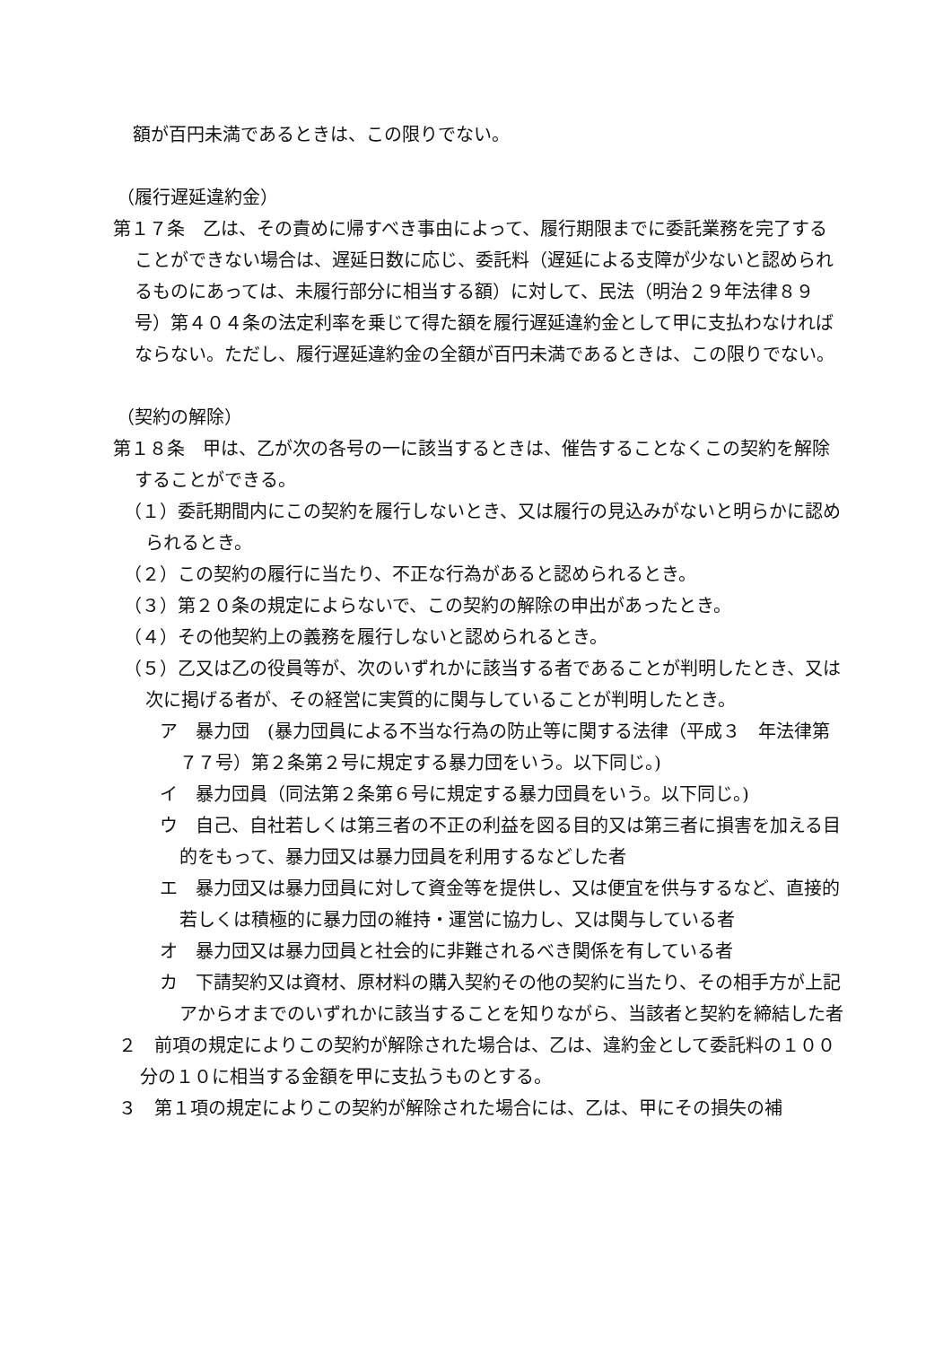額が百円未満であるときは、この限りでない。
（履行遅延違約金）
第１７条　乙は、その責めに帰すべき事由によって、履行期限までに委託業務を完了することができない場合は、遅延日数に応じ、委託料（遅延による支障が少ないと認められるものにあっては、未履行部分に相当する額）に対して、民法（明治２９年法律８９号）第４０４条の法定利率を乗じて得た額を履行遅延違約金として甲に支払わなければならない。ただし、履行遅延違約金の全額が百円未満であるときは、この限りでない。
（契約の解除）
第１８条　甲は、乙が次の各号の一に該当するときは、催告することなくこの契約を解除することができる。
（１）委託期間内にこの契約を履行しないとき、又は履行の見込みがないと明らかに認められるとき。
（２）この契約の履行に当たり、不正な行為があると認められるとき。
（３）第２０条の規定によらないで、この契約の解除の申出があったとき。
（４）その他契約上の義務を履行しないと認められるとき。
（５）乙又は乙の役員等が、次のいずれかに該当する者であることが判明したとき、又は次に掲げる者が、その経営に実質的に関与していることが判明したとき。
ア　暴力団　(暴力団員による不当な行為の防止等に関する法律（平成３　年法律第７７号）第２条第２号に規定する暴力団をいう。以下同じ。)
イ　暴力団員（同法第２条第６号に規定する暴力団員をいう。以下同じ。)
ウ　自己、自社若しくは第三者の不正の利益を図る目的又は第三者に損害を加える目的をもって、暴力団又は暴力団員を利用するなどした者
エ　暴力団又は暴力団員に対して資金等を提供し、又は便宜を供与するなど、直接的若しくは積極的に暴力団の維持・運営に協力し、又は関与している者
オ　暴力団又は暴力団員と社会的に非難されるべき関係を有している者
カ　下請契約又は資材、原材料の購入契約その他の契約に当たり、その相手方が上記アからオまでのいずれかに該当することを知りながら、当該者と契約を締結した者
２　前項の規定によりこの契約が解除された場合は、乙は、違約金として委託料の１００分の１０に相当する金額を甲に支払うものとする。
３　第１項の規定によりこの契約が解除された場合には、乙は、甲にその損失の補